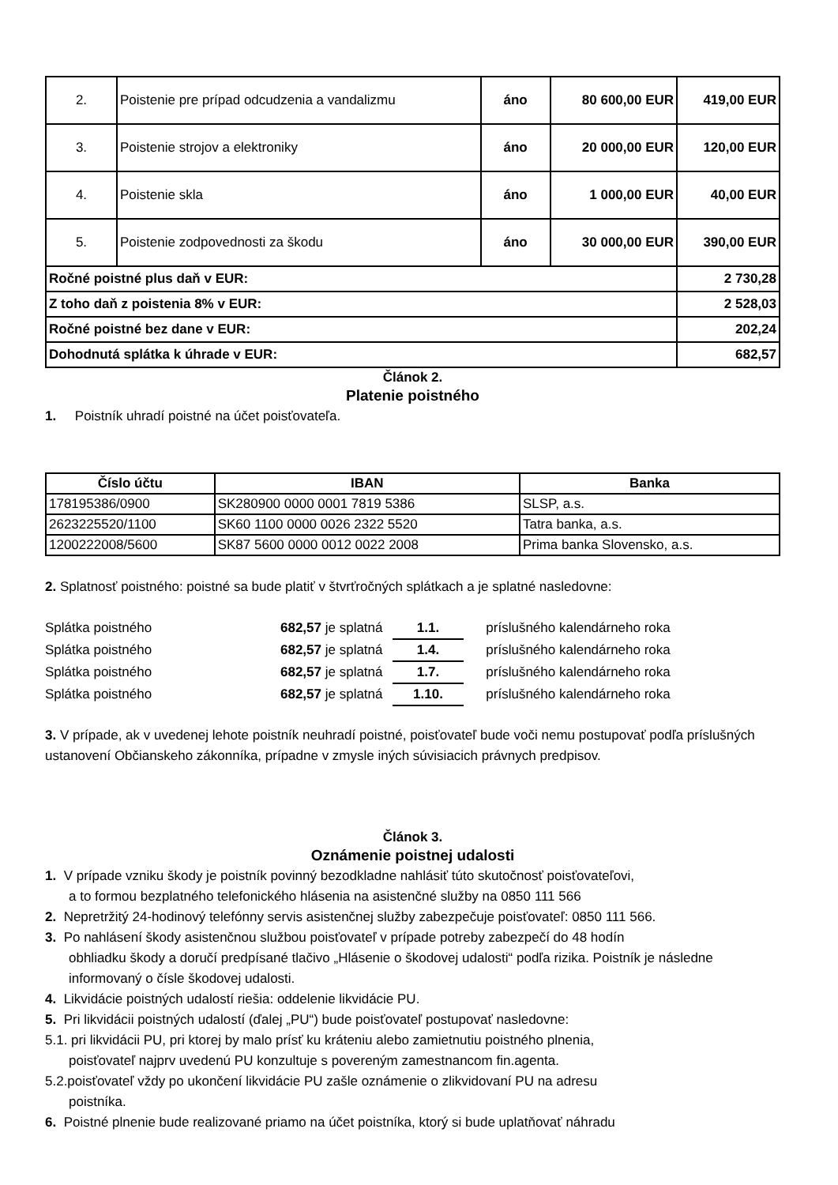| 2. | Poistenie pre prípad odcudzenia a vandalizmu | áno | 80 600,00 EUR | 419,00 EUR |
| 3. | Poistenie strojov a elektroniky | áno | 20 000,00 EUR | 120,00 EUR |
| 4. | Poistenie skla | áno | 1 000,00 EUR | 40,00 EUR |
| 5. | Poistenie zodpovednosti za škodu | áno | 30 000,00 EUR | 390,00 EUR |
| Ročné poistné plus daň v EUR: | | | | 2 730,28 |
| Z toho daň z poistenia 8% v EUR: | | | | 2 528,03 |
| Ročné poistné bez dane v EUR: | | | | 202,24 |
| Dohodnutá splátka k úhrade v EUR: | | | | 682,57 |
Článok 2.
Platenie poistného
1. Poistník uhradí poistné na účet poisťovateľa.
| Číslo účtu | IBAN | Banka |
| --- | --- | --- |
| 178195386/0900 | SK280900 0000 0001 7819 5386 | SLSP, a.s. |
| 2623225520/1100 | SK60 1100 0000 0026 2322 5520 | Tatra banka, a.s. |
| 1200222008/5600 | SK87 5600 0000 0012 0022 2008 | Prima banka Slovensko, a.s. |
2. Splatnosť poistného: poistné sa bude platiť v štvrťročných splátkach a je splatné nasledovne:
Splátka poistného 682,57 je splatná 1.1. príslušného kalendárneho roka
Splátka poistného 682,57 je splatná 1.4. príslušného kalendárneho roka
Splátka poistného 682,57 je splatná 1.7. príslušného kalendárneho roka
Splátka poistného 682,57 je splatná 1.10. príslušného kalendárneho roka
3. V prípade, ak v uvedenej lehote poistník neuhradí poistné, poisťovateľ bude voči nemu postupovať podľa príslušných ustanovení Občianskeho zákonníka, prípadne v zmysle iných súvisiacich právnych predpisov.
Článok 3.
Oznámenie poistnej udalosti
1. V prípade vzniku škody je poistník povinný bezodkladne nahlásiť túto skutočnosť poisťovateľovi,
a to formou bezplatného telefonického hlásenia na asistenčné služby na 0850 111 566
2. Nepretržitý 24-hodinový telefónny servis asistenčnej služby zabezpečuje poisťovateľ: 0850 111 566.
3. Po nahlásení škody asistenčnou službou poisťovateľ v prípade potreby zabezpečí do 48 hodín
obhliadku škody a doručí predpísané tlačivo „Hlásenie o škodovej udalosti“ podľa rizika. Poistník je následne informovaný o čísle škodovej udalosti.
4. Likvidácie poistných udalostí riešia: oddelenie likvidácie PU.
5. Pri likvidácii poistných udalostí (ďalej „PU“) bude poisťovateľ postupovať nasledovne:
5.1. pri likvidácii PU, pri ktorej by malo prísť ku kráteniu alebo zamietnutiu poistného plnenia,
poisťovateľ najprv uvedenú PU konzultuje s povereným zamestnancom fin.agenta.
5.2.poisťovateľ vždy po ukončení likvidácie PU zašle oznámenie o zlikvidovaní PU na adresu
poistníka.
6. Poistné plnenie bude realizované priamo na účet poistníka, ktorý si bude uplatňovať náhradu